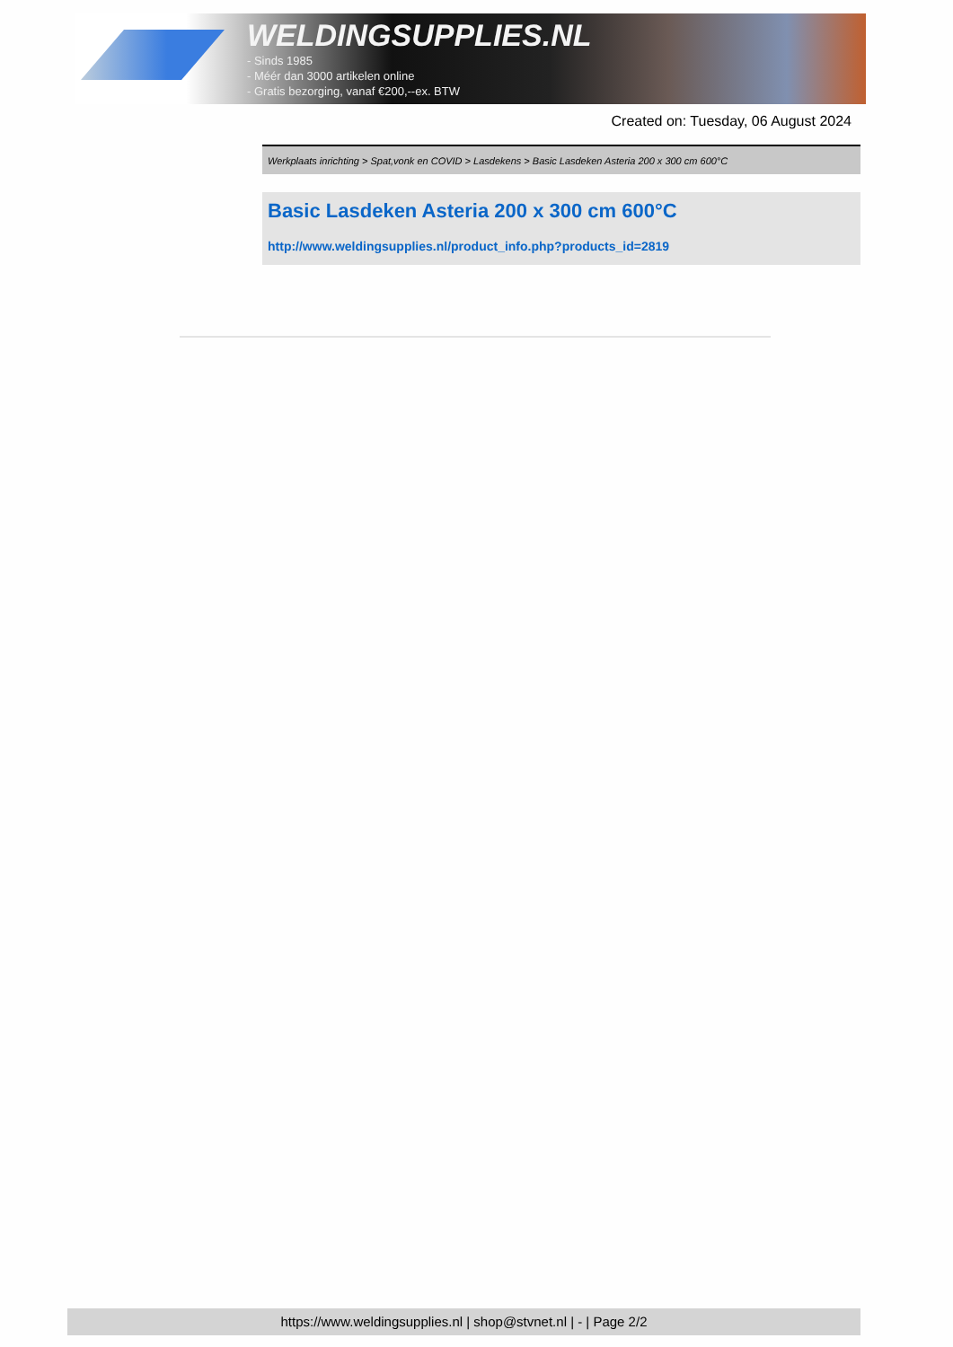WELDINGSUPPLIES.NL
- Sinds 1985
- Méér dan 3000 artikelen online
- Gratis bezorging, vanaf €200,--ex. BTW
Created on: Tuesday, 06 August 2024
Werkplaats inrichting > Spat,vonk en COVID > Lasdekens > Basic Lasdeken Asteria 200 x 300 cm 600°C
Basic Lasdeken Asteria 200 x 300 cm 600°C
http://www.weldingsupplies.nl/product_info.php?products_id=2819
https://www.weldingsupplies.nl | shop@stvnet.nl | - | Page 2/2